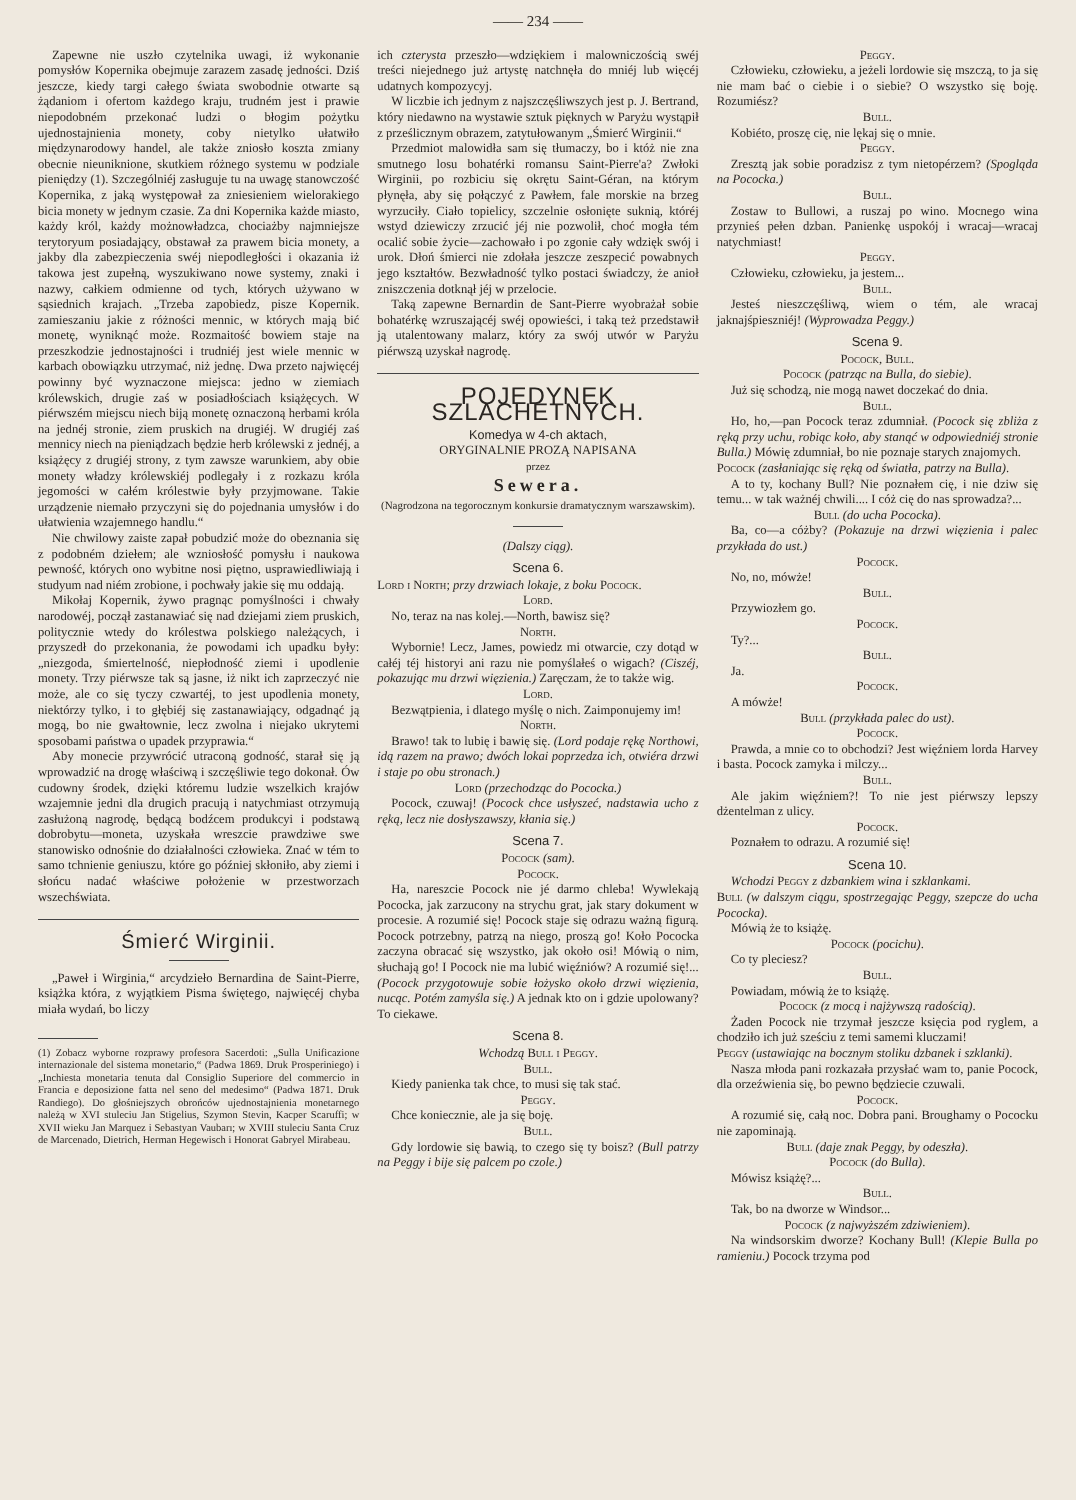—— 234 ——
Zapewne nie uszło czytelnika uwagi, iż wykonanie pomysłów Kopernika obejmuje zarazem zasadę jedności. Dziś jeszcze, kiedy targi całego świata swobodnie otwarte są żądaniom i ofertom każdego kraju, trudném jest i prawie niepodobném przekonać ludzi o błogim pożytku ujednostajnienia monety, coby nietylko ułatwiło międzynarodowy handel, ale także zniosło koszta zmiany obecnie nieuniknione, skutkiem różnego systemu w podziale pieniędzy (1). Szczególniéj zasługuje tu na uwagę stanowczość Kopernika, z jaką występował za zniesieniem wielorakiego bicia monety w jednym czasie. Za dni Kopernika każde miasto, każdy król, każdy możnowładzca, chociażby najmniejsze terytoryum posiadający, obstawał za prawem bicia monety, a jakby dla zabezpieczenia swéj niepodległości i okazania iż takowa jest zupełną, wyszukiwano nowe systemy, znaki i nazwy, całkiem odmienne od tych, których używano w sąsiednich krajach. „Trzeba zapobiedz, pisze Kopernik. zamieszaniu jakie z różności mennic, w których mają bić monetę, wyniknąć może. Rozmaitość bowiem staje na przeszkodzie jednostajności i trudniéj jest wiele mennic w karbach obowiązku utrzymać, niż jednę. Dwa przeto najwięcéj powinny być wyznaczone miejsca: jedno w ziemiach królewskich, drugie zaś w posiadłościach książęcych. W piérwszém miejscu niech biją monetę oznaczoną herbami króla na jednéj stronie, ziem pruskich na drugiéj. W drugiéj zaś mennicy niech na pieniądzach będzie herb królewski z jednéj, a książęcy z drugiéj strony, z tym zawsze warunkiem, aby obie monety władzy królewskiéj podlegały i z rozkazu króla jegomości w całém królestwie były przyjmowane. Takie urządzenie niemało przyczyni się do pojednania umysłów i do ułatwienia wzajemnego handlu.“
Nie chwilowy zaiste zapał pobudzić może do obeznania się z podobném dziełem; ale wzniosłość pomysłu i naukowa pewność, których ono wybitne nosi piętno, usprawiedliwiają i studyum nad niém zrobione, i pochwały jakie się mu oddają.
Mikołaj Kopernik, żywo pragnąc pomyślności i chwały narodowéj, począł zastanawiać się nad dziejami ziem pruskich, politycznie wtedy do królestwa polskiego należących, i przyszedł do przekonania, że powodami ich upadku były: „niezgoda, śmiertelność, niepłodność ziemi i upodlenie monety. Trzy piérwsze tak są jasne, iż nikt ich zaprzeczyć nie może, ale co się tyczy czwartéj, to jest upodlenia monety, niektórzy tylko, i to głębiéj się zastanawiający, odgadnąć ją mogą, bo nie gwałtownie, lecz zwolna i niejako ukrytemi sposobami państwa o upadek przyprawia.“
Aby monecie przywrócić utraconą godność, starał się ją wprowadzić na drogę właściwą i szczęśliwie tego dokonał. Ów cudowny środek, dzięki któremu ludzie wszelkich krajów wzajemnie jedni dla drugich pracują i natychmiast otrzymują zasłużoną nagrodę, będącą bodźcem produkcyi i podstawą dobrobytu—moneta, uzyskała wreszcie prawdziwe swe stanowisko odnośnie do działalności człowieka. Znać w tém to samo tchnienie geniuszu, które go później skłoniło, aby ziemi i słońcu nadać właściwe położenie w przestworzach wszechświata.
Śmierć Wirginii.
„Paweł i Wirginia,“ arcydzieło Bernardina de Saint-Pierre, książka która, z wyjątkiem Pisma świętego, najwięcéj chyba miała wydań, bo liczy
(1) Zobacz wyborne rozprawy profesora Sacerdoti: „Sulla Unificazione internazionale del sistema monetario,“ (Padwa 1869. Druk Prosperiniego) i „Inchiesta monetaria tenuta dal Consiglio Superiore del commercio in Francia e deposizione fatta nel seno del medesimo“ (Padwa 1871. Druk Randiego). Do głośniejszych obrońców ujednostajnienia monetarnego należą w XVI stuleciu Jan Stigelius, Szymon Stevin, Kacper Scaruffi; w XVII wieku Jan Marquez i Sebastyan Vaubarı; w XVIII stuleciu Santa Cruz de Marcenado, Dietrich, Herman Hegewisch i Honorat Gabryel Mirabeau.
ich czterysta przeszło—wdziękiem i malowniczością swéj treści niejednego już artystę natchnęła do mniéj lub więcéj udatnych kompozycyj.
W liczbie ich jednym z najszczęśliwszych jest p. J. Bertrand, który niedawno na wystawie sztuk pięknych w Paryżu wystąpił z prześlicznym obrazem, zatytułowanym „Śmierć Wirginii.“
Przedmiot malowidła sam się tłumaczy, bo i któż nie zna smutnego losu bohatérki romansu Saint-Pierre'a? Zwłoki Wirginii, po rozbiciu się okrętu Saint-Géran, na którym płynęła, aby się połączyć z Pawłem, fale morskie na brzeg wyrzuciły. Ciało topielicy, szczelnie osłonięte suknią, któréj wstyd dziewiczy zrzucić jéj nie pozwolił, choć mogła tém ocalić sobie życie—zachowało i po zgonie cały wdzięk swój i urok. Dłoń śmierci nie zdołała jeszcze zeszpecić powabnych jego kształtów. Bezwładność tylko postaci świadczy, że anioł zniszczenia dotknął jéj w przelocie.
Taką zapewne Bernardin de Sant-Pierre wyobrażał sobie bohatérkę wzruszającéj swéj opowieści, i taką też przedstawił ją utalentowany malarz, który za swój utwór w Paryżu piérwszą uzyskał nagrodę.
POJEDYNEK SZLACHETNYCH.
Komedya w 4-ch aktach,
ORYGINALNIE PROZĄ NAPISANA
przez
Sewera.
(Nagrodzona na tegorocznym konkursie dramatycznym warszawskim).
(Dalszy ciąg).
Scena 6.
Lord i North; przy drzwiach lokaje, z boku Pocock.
Lord.
No, teraz na nas kolej.—North, bawisz się?
North.
Wybornie! Lecz, James, powiedz mi otwarcie, czy dotąd w całéj téj historyi ani razu nie pomyślałeś o wigach? (Ciszéj, pokazując mu drzwi więzienia.) Zaręczam, że to także wig.
Lord.
Bezwątpienia, i dlatego myślę o nich. Zaimponujemy im!
North.
Brawo! tak to lubię i bawię się. (Lord podaje rękę Northowi, idą razem na prawo; dwóch lokai poprzedza ich, otwiéra drzwi i staje po obu stronach.)
Lord (przechodząc do Pococka.)
Pocock, czuwaj! (Pocock chce usłyszeć, nadstawia ucho z ręką, lecz nie dosłyszawszy, kłania się.)
Scena 7.
Pocock (sam).
Pocock.
Ha, nareszcie Pocock nie jé darmo chleba! Wywlekają Pococka, jak zarzucony na strychu grat, jak stary dokument w procesie. A rozumié się! Pocock staje się odrazu ważną figurą. Pocock potrzebny, patrzą na niego, proszą go! Koło Pococka zaczyna obracać się wszystko, jak około osi! Mówią o nim, słuchają go! I Pocock nie ma lubić więźniów? A rozumié się!... (Pocock przygotowuje sobie łożysko około drzwi więzienia, nucąc. Potém zamyśla się.) A jednak kto on i gdzie upolowany? To ciekawe.
Scena 8.
Wchodzą Bull i Peggy.
Bull.
Kiedy panienka tak chce, to musi się tak stać.
Peggy.
Chce koniecznie, ale ja się boję.
Bull.
Gdy lordowie się bawią, to czego się ty boisz? (Bull patrzy na Peggy i bije się palcem po czole.)
Peggy.
Człowieku, człowieku, a jeżeli lordowie się mszczą, to ja się nie mam bać o ciebie i o siebie? O wszystko się boję. Rozumiész?
Bull.
Kobiéto, proszę cię, nie lękaj się o mnie.
Peggy.
Zresztą jak sobie poradzisz z tym nietopérzem? (Spogląda na Pococka.)
Bull.
Zostaw to Bullowi, a ruszaj po wino. Mocnego wina przynieś pełen dzban. Panienkę uspokój i wracaj—wracaj natychmiast!
Peggy.
Człowieku, człowieku, ja jestem...
Bull.
Jesteś nieszczęśliwą, wiem o tém, ale wracaj jaknajśpieszniéj! (Wyprowadza Peggy.)
Scena 9.
Pocock, Bull.
Pocock (patrząc na Bulla, do siebie).
Już się schodzą, nie mogą nawet doczekać do dnia.
Bull.
Ho, ho,—pan Pocock teraz zdumniał. (Pocock się zbliża z ręką przy uchu, robiąc koło, aby stanąć w odpowiedniéj stronie Bulla.) Mówię zdumniał, bo nie poznaje starych znajomych.
Pocock (zasłaniając się ręką od światła, patrzy na Bulla).
A to ty, kochany Bull? Nie poznałem cię, i nie dziw się temu... w tak ważnéj chwili.... I cóż cię do nas sprowadza?...
Bull (do ucha Pococka).
Ba, co—a cóżby? (Pokazuje na drzwi więzienia i palec przykłada do ust.)
Pocock.
No, no, mówże!
Bull.
Przywiozłem go.
Pocock.
Ty?...
Bull.
Ja.
Pocock.
A mówże!
Bull (przykłada palec do ust).
Pocock.
Prawda, a mnie co to obchodzi? Jest więźniem lorda Harvey i basta. Pocock zamyka i milczy...
Bull.
Ale jakim więźniem?! To nie jest piérwszy lepszy dżentelman z ulicy.
Pocock.
Poznałem to odrazu. A rozumié się!
Scena 10.
Wchodzi Peggy z dzbankiem wina i szklankami.
Bull (w dalszym ciągu, spostrzegając Peggy, szepcze do ucha Pococka).
Mówią że to książę.
Pocock (pocichu).
Co ty pleciesz?
Bull.
Powiadam, mówią że to książę.
Pocock (z mocą i najżywszą radością).
Żaden Pocock nie trzymał jeszcze księcia pod ryglem, a chodziło ich już sześciu z temi samemi kluczami!
Peggy (ustawiając na bocznym stoliku dzbanek i szklanki).
Nasza młoda pani rozkazała przysłać wam to, panie Pocock, dla orzeźwienia się, bo pewno będziecie czuwali.
Pocock.
A rozumié się, całą noc. Dobra pani. Broughamy o Pococku nie zapominają.
Bull (daje znak Peggy, by odeszła).
Pocock (do Bulla).
Mówisz książę?...
Bull.
Tak, bo na dworze w Windsor...
Pocock (z najwyższém zdziwieniem).
Na windsorskim dworze? Kochany Bull! (Klepie Bulla po ramieniu.) Pocock trzyma pod